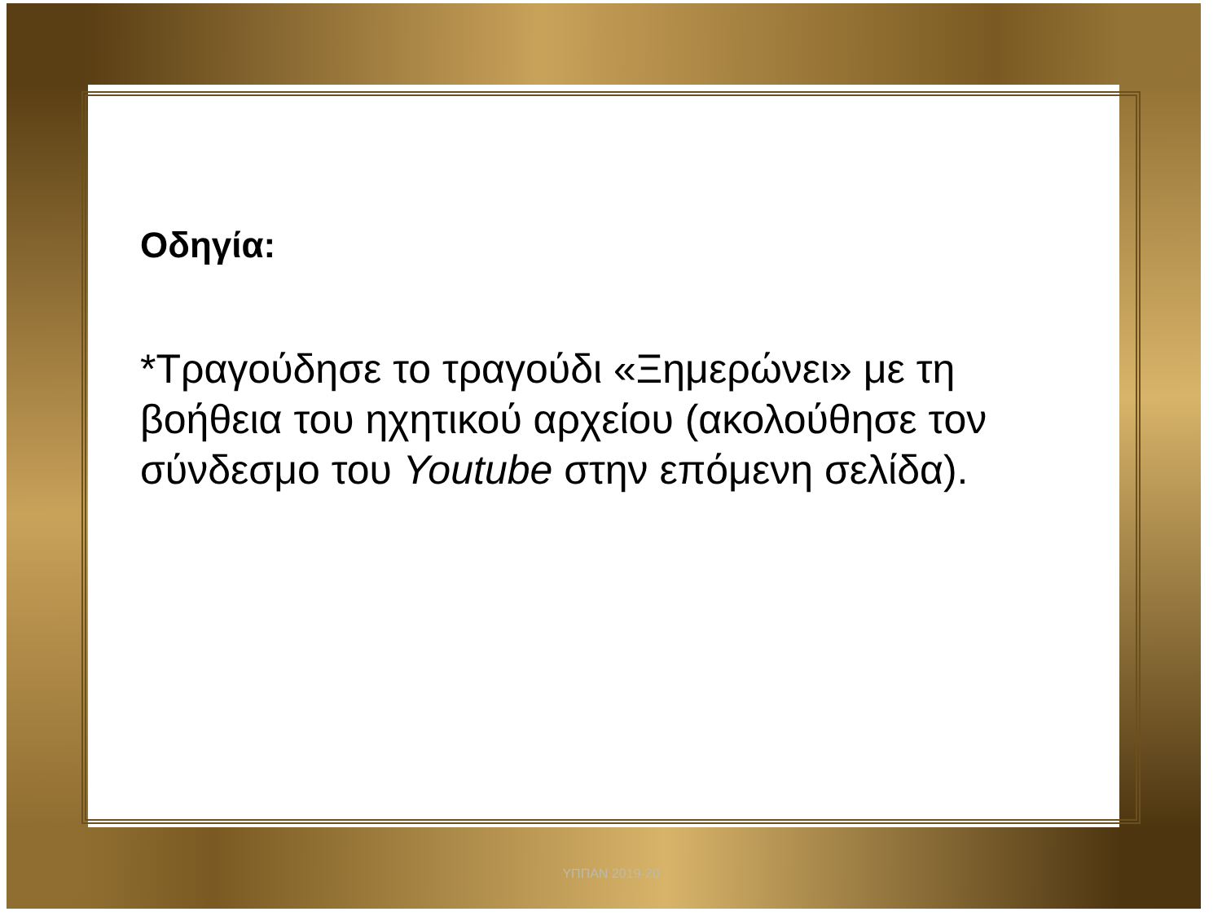Οδηγία:
*Τραγούδησε το τραγούδι «Ξημερώνει» με τη βοήθεια του ηχητικού αρχείου (ακολούθησε τον σύνδεσμο του Youtube στην επόμενη σελίδα).
ΥΠΠΑΝ 2019-20